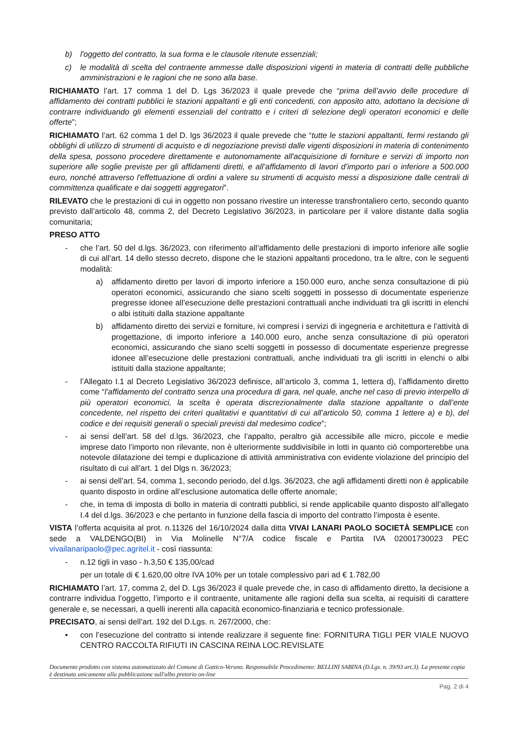b) l'oggetto del contratto, la sua forma e le clausole ritenute essenziali;
c) le modalità di scelta del contraente ammesse dalle disposizioni vigenti in materia di contratti delle pubbliche amministrazioni e le ragioni che ne sono alla base.
RICHIAMATO l’art. 17 comma 1 del D. Lgs 36/2023 il quale prevede che “prima dell’avvio delle procedure di affidamento dei contratti pubblici le stazioni appaltanti e gli enti concedenti, con apposito atto, adottano la decisione di contrarre individuando gli elementi essenziali del contratto e i criteri di selezione degli operatori economici e delle offerte”;
RICHIAMATO l’art. 62 comma 1 del D. lgs 36/2023 il quale prevede che “tutte le stazioni appaltanti, fermi restando gli obblighi di utilizzo di strumenti di acquisto e di negoziazione previsti dalle vigenti disposizioni in materia di contenimento della spesa, possono procedere direttamente e autonomamente all'acquisizione di forniture e servizi di importo non superiore alle soglie previste per gli affidamenti diretti, e all’affidamento di lavori d’importo pari o inferiore a 500.000 euro, nonché attraverso l'effettuazione di ordini a valere su strumenti di acquisto messi a disposizione dalle centrali di committenza qualificate e dai soggetti aggregatori”.
RILEVATO che le prestazioni di cui in oggetto non possano rivestire un interesse transfrontaliero certo, secondo quanto previsto dall’articolo 48, comma 2, del Decreto Legislativo 36/2023, in particolare per il valore distante dalla soglia comunitaria;
PRESO ATTO
- che l’art. 50 del d.lgs. 36/2023, con riferimento all’affidamento delle prestazioni di importo inferiore alle soglie di cui all’art. 14 dello stesso decreto, dispone che le stazioni appaltanti procedono, tra le altre, con le seguenti modalità:
a) affidamento diretto per lavori di importo inferiore a 150.000 euro, anche senza consultazione di più operatori economici, assicurando che siano scelti soggetti in possesso di documentate esperienze pregresse idonee all’esecuzione delle prestazioni contrattuali anche individuati tra gli iscritti in elenchi o albi istituiti dalla stazione appaltante
b) affidamento diretto dei servizi e forniture, ivi compresi i servizi di ingegneria e architettura e l’attività di progettazione, di importo inferiore a 140.000 euro, anche senza consultazione di più operatori economici, assicurando che siano scelti soggetti in possesso di documentate esperienze pregresse idonee all’esecuzione delle prestazioni contrattuali, anche individuati tra gli iscritti in elenchi o albi istituiti dalla stazione appaltante;
- l’Allegato I.1 al Decreto Legislativo 36/2023 definisce, all’articolo 3, comma 1, lettera d), l’affidamento diretto come “l’affidamento del contratto senza una procedura di gara, nel quale, anche nel caso di previo interpello di più operatori economici, la scelta è operata discrezionalmente dalla stazione appaltante o dall’ente concedente, nel rispetto dei criteri qualitativi e quantitativi di cui all’articolo 50, comma 1 lettere a) e b), del codice e dei requisiti generali o speciali previsti dal medesimo codice”;
- ai sensi dell’art. 58 del d.lgs. 36/2023, che l’appalto, peraltro già accessibile alle micro, piccole e medie imprese dato l’importo non rilevante, non è ulteriormente suddivisibile in lotti in quanto ciò comporterebbe una notevole dilatazione dei tempi e duplicazione di attività amministrativa con evidente violazione del principio del risultato di cui all’art. 1 del Dlgs n. 36/2023;
- ai sensi dell’art. 54, comma 1, secondo periodo, del d.lgs. 36/2023, che agli affidamenti diretti non è applicabile quanto disposto in ordine all’esclusione automatica delle offerte anomale;
- che, in tema di imposta di bollo in materia di contratti pubblici, si rende applicabile quanto disposto all’allegato I.4 del d.lgs. 36/2023 e che pertanto in funzione della fascia di importo del contratto l’imposta è esente.
VISTA l’offerta acquisita al prot. n.11326 del 16/10/2024 dalla ditta VIVAI LANARI PAOLO SOCIETÀ SEMPLICE con sede a VALDENGO(BI) in Via Molinelle N°7/A codice fiscale e Partita IVA 02001730023 PEC vivailanaripaolo@pec.agritel.it - così riassunta:
- n.12 tigli in vaso - h.3,50 € 135,00/cad
per un totale di € 1.620,00 oltre IVA 10% per un totale complessivo pari ad € 1.782,00
RICHIAMATO l’art. 17, comma 2, del D. Lgs 36/2023 il quale prevede che, in caso di affidamento diretto, la decisione a contrarre individua l’oggetto, l’importo e il contraente, unitamente alle ragioni della sua scelta, ai requisiti di carattere generale e, se necessari, a quelli inerenti alla capacità economico-finanziaria e tecnico professionale.
PRECISATO, ai sensi dell’art. 192 del D.Lgs. n. 267/2000, che:
• con l’esecuzione del contratto si intende realizzare il seguente fine: FORNITURA TIGLI PER VIALE NUOVO CENTRO RACCOLTA RIFIUTI IN CASCINA REINA LOC.REVISLATE
Documento prodotto con sistema automatizzato del Comune di Gattico-Veruno. Responsabile Procedimento: BELLINI SABINA (D.Lgs. n. 39/93 art.3). La presente copia è destinata unicamente alla pubblicazione sull'albo pretorio on-line
Pag. 2 di 4